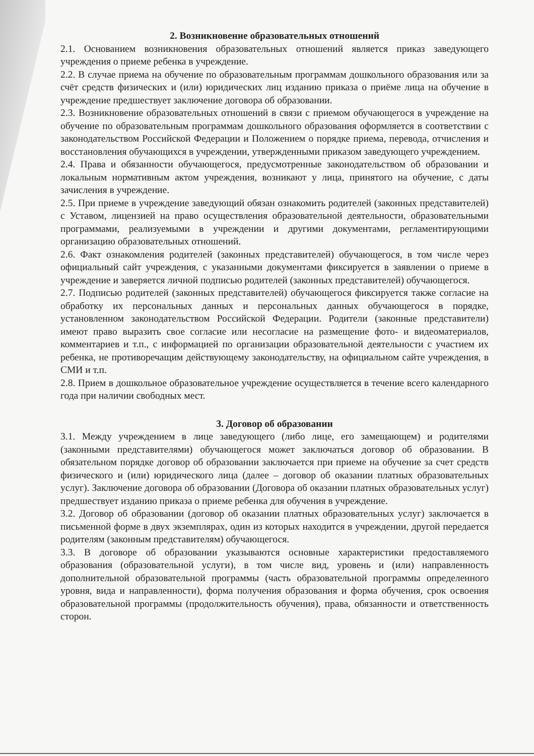2. Возникновение образовательных отношений
2.1. Основанием возникновения образовательных отношений является приказ заведующего учреждения о приеме ребенка в учреждение.
2.2. В случае приема на обучение по образовательным программам дошкольного образования или за счёт средств физических и (или) юридических лиц изданию приказа о приёме лица на обучение в учреждение предшествует заключение договора об образовании.
2.3. Возникновение образовательных отношений в связи с приемом обучающегося в учреждение на обучение по образовательным программам дошкольного образования оформляется в соответствии с законодательством Российской Федерации и Положением о порядке приема, перевода, отчисления и восстановления обучающихся в учреждении, утвержденными приказом заведующего учреждением.
2.4. Права и обязанности обучающегося, предусмотренные законодательством об образовании и локальным нормативным актом учреждения, возникают у лица, принятого на обучение, с даты зачисления в учреждение.
2.5. При приеме в учреждение заведующий обязан ознакомить родителей (законных представителей) с Уставом, лицензией на право осуществления образовательной деятельности, образовательными программами, реализуемыми в учреждении и другими документами, регламентирующими организацию образовательных отношений.
2.6. Факт ознакомления родителей (законных представителей) обучающегося, в том числе через официальный сайт учреждения, с указанными документами фиксируется в заявлении о приеме в учреждение и заверяется личной подписью родителей (законных представителей) обучающегося.
2.7. Подписью родителей (законных представителей) обучающегося фиксируется также согласие на обработку их персональных данных и персональных данных обучающегося в порядке, установленном законодательством Российской Федерации. Родители (законные представители) имеют право выразить свое согласие или несогласие на размещение фото- и видеоматериалов, комментариев и т.п., с информацией по организации образовательной деятельности с участием их ребенка, не противоречащим действующему законодательству, на официальном сайте учреждения, в СМИ и т.п.
2.8. Прием в дошкольное образовательное учреждение осуществляется в течение всего календарного года при наличии свободных мест.
3. Договор об образовании
3.1. Между учреждением в лице заведующего (либо лице, его замещающем) и родителями (законными представителями) обучающегося может заключаться договор об образовании. В обязательном порядке договор об образовании заключается при приеме на обучение за счет средств физического и (или) юридического лица (далее – договор об оказании платных образовательных услуг). Заключение договора об образовании (Договора об оказании платных образовательных услуг) предшествует изданию приказа о приеме ребенка для обучения в учреждение.
3.2. Договор об образовании (договор об оказании платных образовательных услуг) заключается в письменной форме в двух экземплярах, один из которых находится в учреждении, другой передается родителям (законным представителям) обучающегося.
3.3. В договоре об образовании указываются основные характеристики предоставляемого образования (образовательной услуги), в том числе вид, уровень и (или) направленность дополнительной образовательной программы (часть образовательной программы определенного уровня, вида и направленности), форма получения образования и форма обучения, срок освоения образовательной программы (продолжительность обучения), права, обязанности и ответственность сторон.